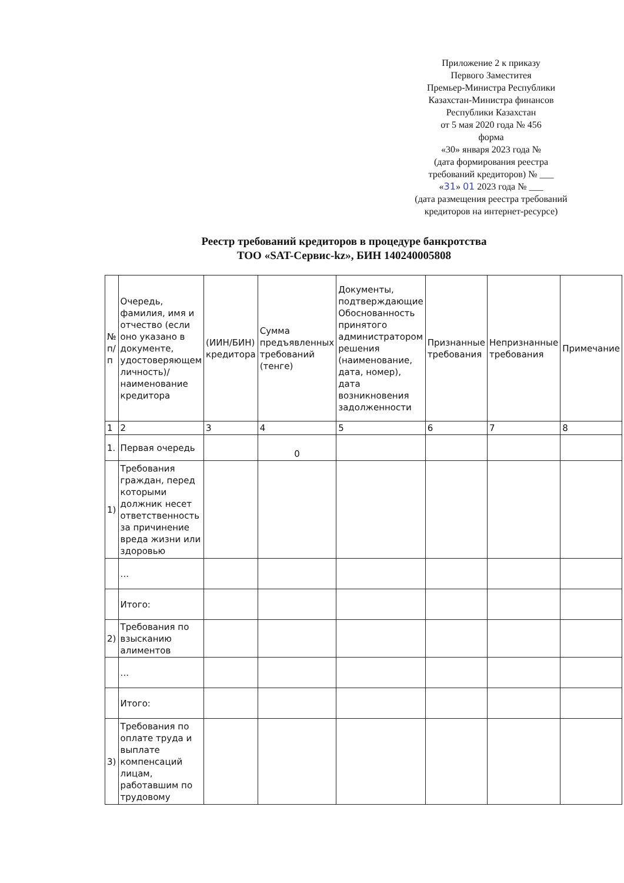Приложение 2 к приказу
Первого Заместитея
Премьер-Министра Республики
Казахстан-Министра финансов
Республики Казахстан
от 5 мая 2020 года № 456
форма
«30» января 2023 года №
(дата формирования реестра требований кредиторов) № ___
«31» 01 2023 года № ___
(дата размещения реестра требований кредиторов на интернет-ресурсе)
Реестр требований кредиторов в процедуре банкротства
ТОО «SAT-Сервис-kz», БИН 140240005808
| № п/п | Очередь, фамилия, имя и отчество (если оно указано в документе, удостоверяющем личность)/ наименование кредитора | (ИИН/БИН) кредитора | Сумма предъявленных требований (тенге) | Документы, подтверждающие Обоснованность принятого администратором решения (наименование, дата, номер), дата возникновения задолженности | Признанные требования | Непризнанные требования | Примечание |
| 1 | 2 | 3 | 4 | 5 | 6 | 7 | 8 |
| 1. | Первая очередь | | 0 | | | | |
| 1) | Требования граждан, перед которыми должник несет ответственность за причинение вреда жизни или здоровью | | | | | | |
| | ... | | | | | | |
| | Итого: | | | | | | |
| 2) | Требования по взысканию алиментов | | | | | | |
| | ... | | | | | | |
| | Итого: | | | | | | |
| 3) | Требования по оплате труда и выплате компенсаций лицам, работавшим по трудовому | | | | | | |